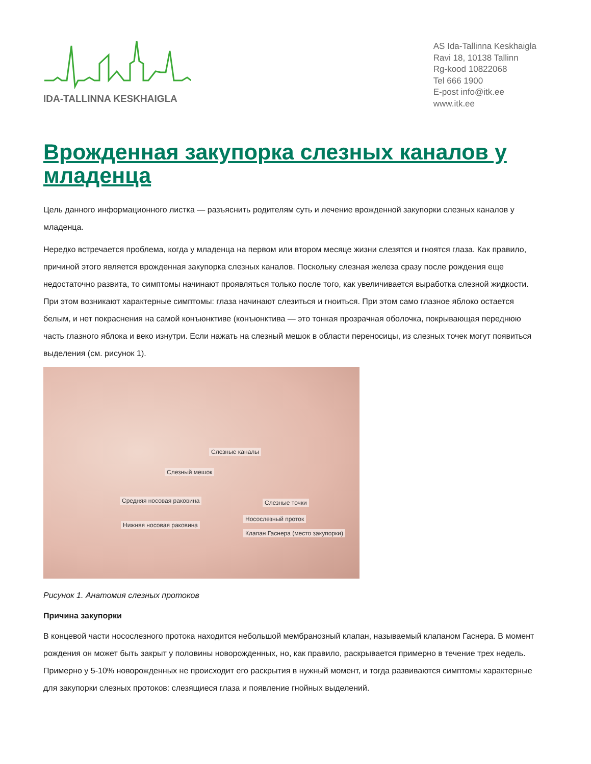IDA-TALLINNA KESKHAIGLA
AS Ida-Tallinna Keskhaigla
Ravi 18, 10138 Tallinn
Rg-kood 10822068
Tel 666 1900
E-post info@itk.ee
www.itk.ee
Врожденная закупорка слезных каналов у младенца
Цель данного информационного листка — разъяснить родителям суть и лечение врожденной закупорки слезных каналов у младенца.
Нередко встречается проблема, когда у младенца на первом или втором месяце жизни слезятся и гноятся глаза. Как правило, причиной этого является врожденная закупорка слезных каналов. Поскольку слезная железа сразу после рождения еще недостаточно развита, то симптомы начинают проявляться только после того, как увеличивается выработка слезной жидкости. При этом возникают характерные симптомы: глаза начинают слезиться и гноиться. При этом само глазное яблоко остается белым, и нет покраснения на самой конъюнктиве (конъюнктива — это тонкая прозрачная оболочка, покрывающая переднюю часть глазного яблока и веко изнутри. Если нажать на слезный мешок в области переносицы, из слезных точек могут появиться выделения (см. рисунок 1).
Слезные каналы
Слезный мешок
Средняя носовая раковина Слезные точки
Носослезный проток
Нижняя носовая раковина
Клапан Гаснера (место закупорки)
Рисунок 1. Анатомия слезных протоков
Причина закупорки
В концевой части носослезного протока находится небольшой мембранозный клапан, называемый клапаном Гаснера. В момент рождения он может быть закрыт у половины новорожденных, но, как правило, раскрывается примерно в течение трех недель. Примерно у 5-10% новорожденных не происходит его раскрытия в нужный момент, и тогда развиваются симптомы характерные для закупорки слезных протоков: слезящиеся глаза и появление гнойных выделений.